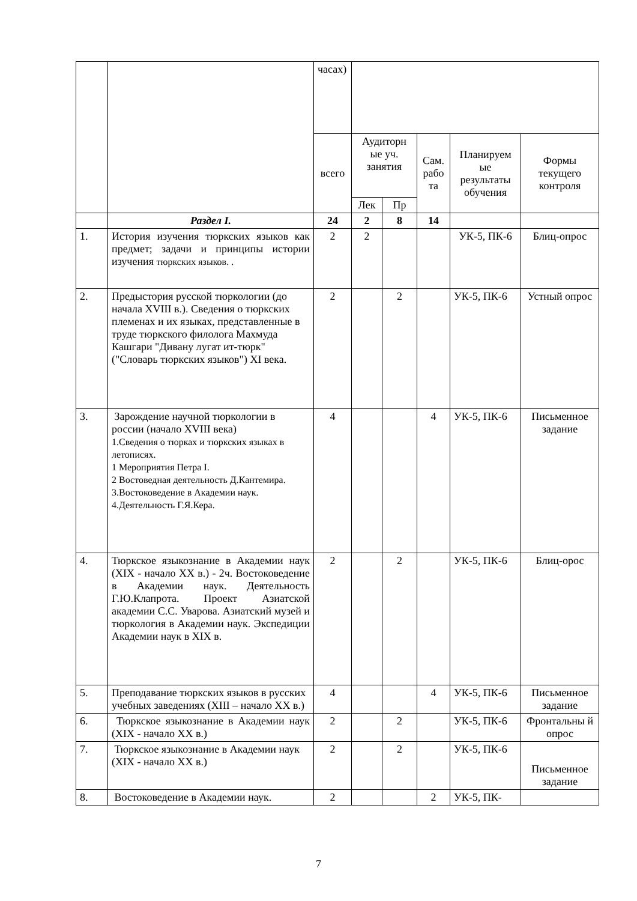| | | часах) | | | | | |
| | | всего | Аудиторн ые уч. занятия | | Сам. рабо та | Планируем ые результаты обучения | Формы текущего контроля |
| | | | Лек | Пр | | | |
| | Раздел I. | 24 | 2 | 8 | 14 | | |
| 1. | История изучения тюркских языков как предмет; задачи и принципы истории изучения тюркских языков. . | 2 | 2 | | | УК-5, ПК-6 | Блиц-опрос |
| 2. | Предыстория русской тюркологии (до начала XVIII в.). Сведения о тюркских племенах и их языках, представленные в труде тюркского филолога Махмуда Кашгари "Дивану лугат ит-тюрк" ("Словарь тюркских языков") XI века. | 2 | | 2 | | УК-5, ПК-6 | Устный опрос |
| 3. | Зарождение научной тюркологии в россии (начало XVIII века) 1.Сведения о тюрках и тюркских языках в летописях. 1 Мероприятия Петра I. 2 Востоведная деятельность Д.Кантемира. 3.Востоковедение в Академии наук. 4.Деятельность Г.Я.Кера. | 4 | | | 4 | УК-5, ПК-6 | Письменное задание |
| 4. | Тюркское языкознание в Академии наук (XIX - начало XX в.) - 2ч. Востоковедение в Академии наук. Деятельность Г.Ю.Клапрота. Проект Азиатской академии С.С. Уварова. Азиатский музей и тюркология в Академии наук. Экспедиции Академии наук в XIX в. | 2 | | 2 | | УК-5, ПК-6 | Блиц-орос |
| 5. | Преподавание тюркских языков в русских учебных заведениях (XIII – начало XX в.) | 4 | | | 4 | УК-5, ПК-6 | Письменное задание |
| 6. | Тюркское языкознание в Академии наук (XIX - начало XX в.) | 2 | | 2 | | УК-5, ПК-6 | Фронтальны й опрос |
| 7. | Тюркское языкознание в Академии наук (XIX - начало XX в.) | 2 | | 2 | | УК-5, ПК-6 | Письменное задание |
| 8. | Востоковедение в Академии наук. | 2 | | | 2 | УК-5, ПК- | |
7